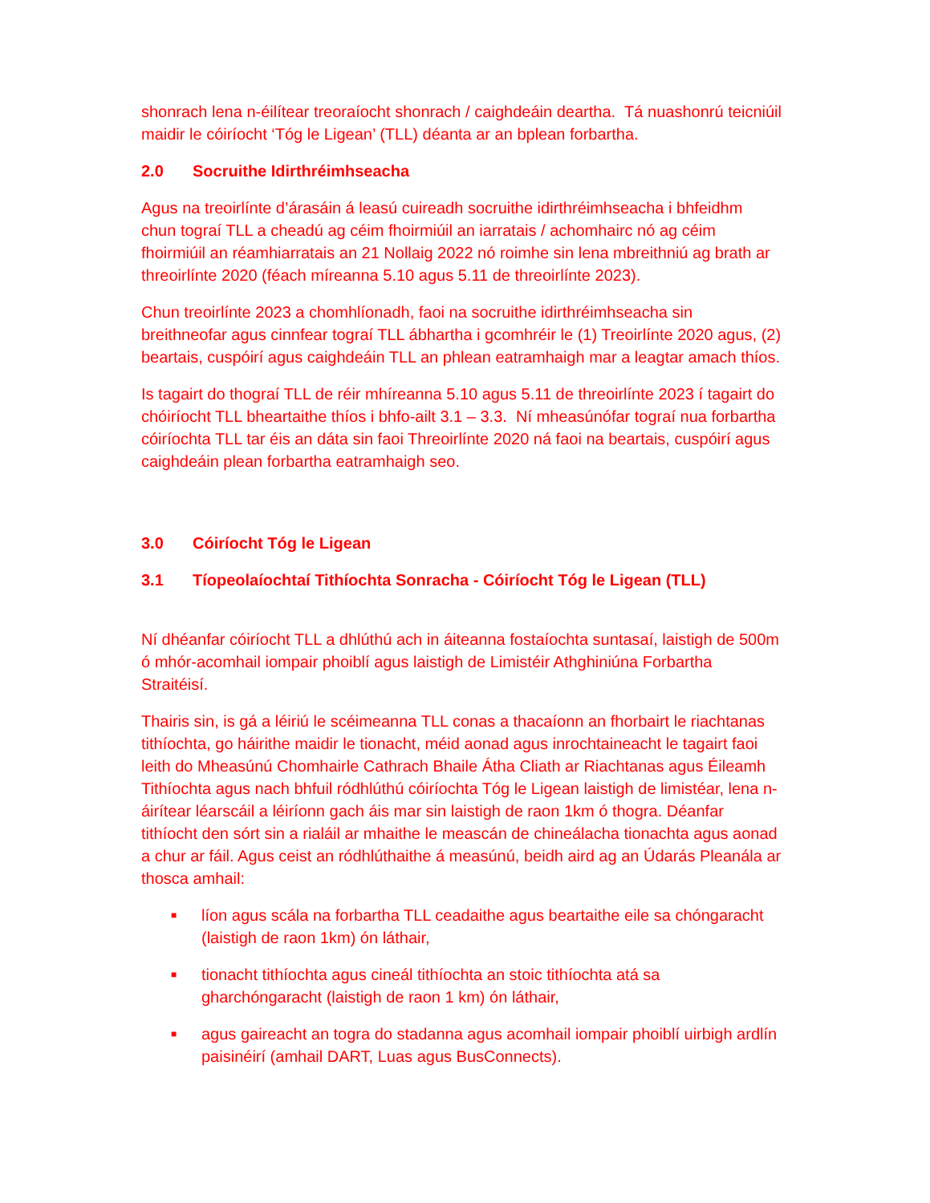shonrach lena n-éilítear treoraíocht shonrach / caighdeáin deartha. Tá nuashonrú teicniúil maidir le cóiríocht ‘Tóg le Ligean’ (TLL) déanta ar an bplean forbartha.
2.0 Socruithe Idirthréimhseacha
Agus na treoirlínte d’árasáin á leasú cuireadh socruithe idirthréimhseacha i bhfeidhm chun tograí TLL a cheadú ag céim fhoirmiúil an iarratais / achomhairc nó ag céim fhoirmiúil an réamhiarratais an 21 Nollaig 2022 nó roimhe sin lena mbreithniú ag brath ar threoirlínte 2020 (féach míreanna 5.10 agus 5.11 de threoirlínte 2023).
Chun treoirlínte 2023 a chomhlíonadh, faoi na socruithe idirthréimhseacha sin breithneofar agus cinnfear tograí TLL ábhartha i gcomhréir le (1) Treoirlínte 2020 agus, (2) beartais, cuspóirí agus caighdeáin TLL an phlean eatramhaigh mar a leagtar amach thíos.
Is tagairt do thograí TLL de réir mhíreanna 5.10 agus 5.11 de threoirlínte 2023 í tagairt do chóiríocht TLL bheartaithe thíos i bhfo-ailt 3.1 – 3.3. Ní mheasúnófar tograí nua forbartha cóiríochta TLL tar éis an dáta sin faoi Threoirlínte 2020 ná faoi na beartais, cuspóirí agus caighdeáin plean forbartha eatramhaigh seo.
3.0 Cóiríocht Tóg le Ligean
3.1 Tíopeolaíochtaí Tithíochta Sonracha - Cóiríocht Tóg le Ligean (TLL)
Ní dhéanfar cóiríocht TLL a dhlúthú ach in áiteanna fostaíochta suntasaí, laistigh de 500m ó mhór-acomhail iompair phoiblí agus laistigh de Limistéir Athghiniúna Forbartha Straitéisí.
Thairis sin, is gá a léiriú le scéimeanna TLL conas a thacaíonn an fhorbairt le riachtanas tithíochta, go háirithe maidir le tionacht, méid aonad agus inrochtaineacht le tagairt faoi leith do Mheasúnú Chomhairle Cathrach Bhaile Átha Cliath ar Riachtanas agus Éileamh Tithíochta agus nach bhfuil ródhlúthú cóiríochta Tóg le Ligean laistigh de limistéar, lena n-áirítear léarscáil a léiríonn gach áis mar sin laistigh de raon 1km ó thogra. Déanfar tithíocht den sórt sin a rialáil ar mhaithe le meascán de chineálacha tionachta agus aonad a chur ar fáil. Agus ceist an ródhlúthaithe á measúnú, beidh aird ag an Údarás Pleanála ar thosca amhail:
■ líon agus scála na forbartha TLL ceadaithe agus beartaithe eile sa chóngaracht (laistigh de raon 1km) ón láthair,
■ tionacht tithíochta agus cineál tithíochta an stoic tithíochta atá sa gharchóngaracht (laistigh de raon 1 km) ón láthair,
■ agus gaireacht an togra do stadanna agus acomhail iompair phoiblí uirbigh ardlín paisinéirí (amhail DART, Luas agus BusConnects).